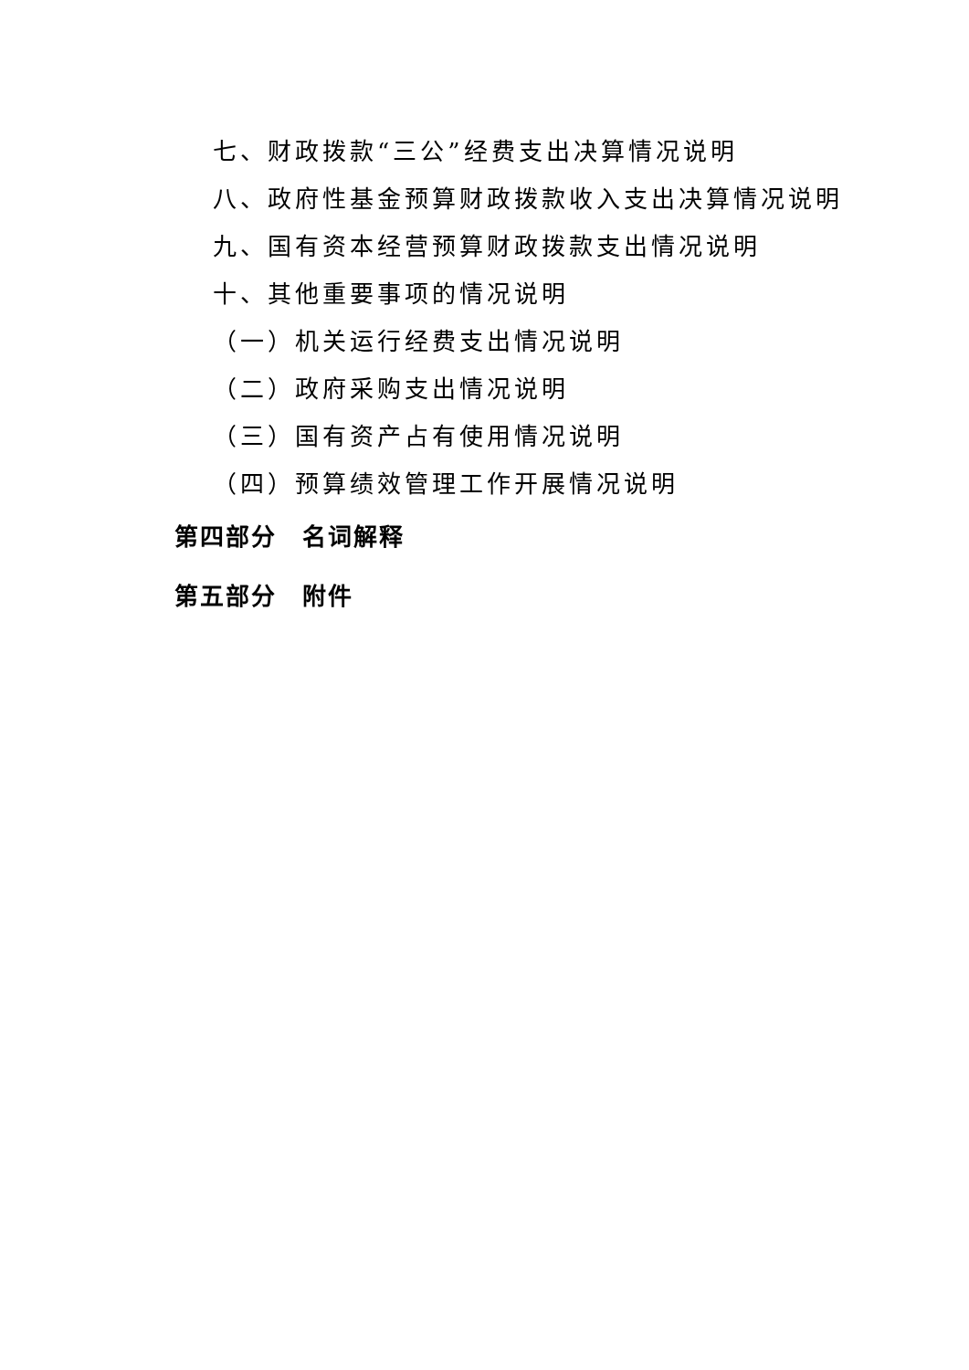七、财政拨款“三公”经费支出决算情况说明
八、政府性基金预算财政拨款收入支出决算情况说明
九、国有资本经营预算财政拨款支出情况说明
十、其他重要事项的情况说明
（一）机关运行经费支出情况说明
（二）政府采购支出情况说明
（三）国有资产占有使用情况说明
（四）预算绩效管理工作开展情况说明
第四部分　名词解释
第五部分　附件